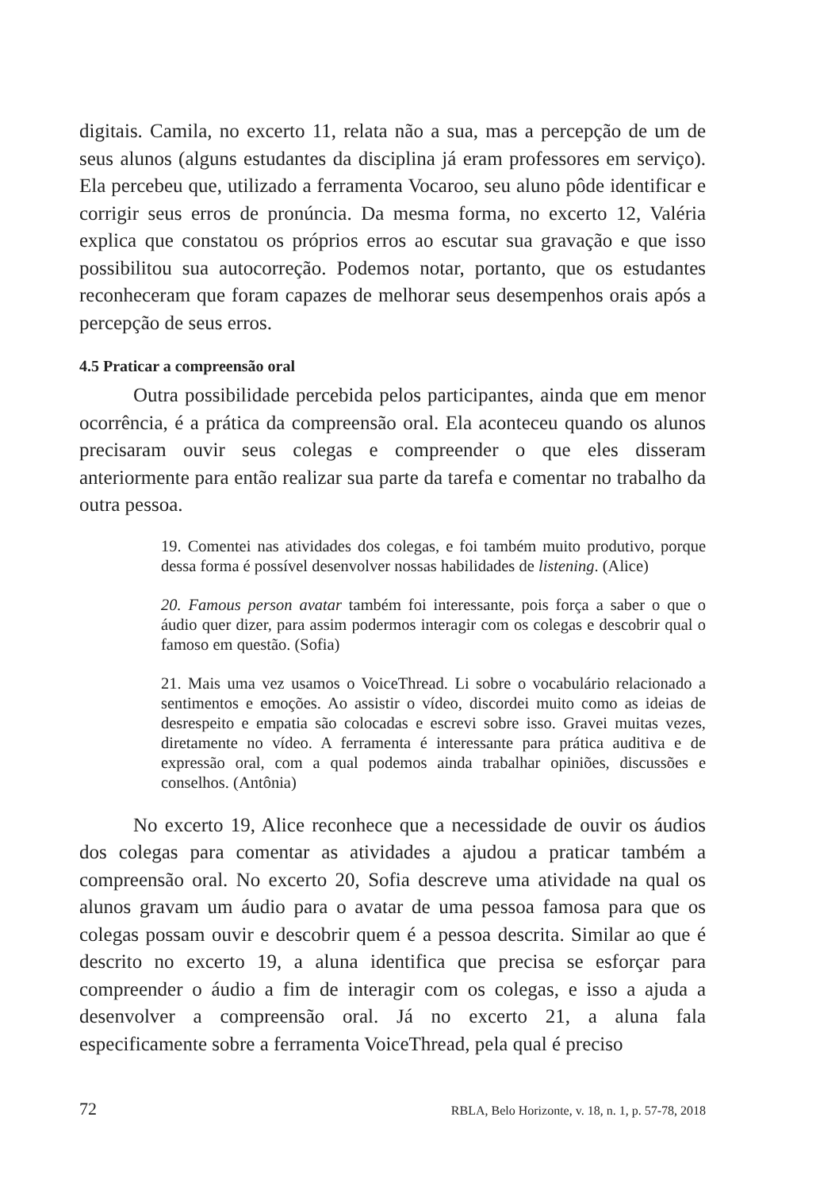digitais. Camila, no excerto 11, relata não a sua, mas a percepção de um de seus alunos (alguns estudantes da disciplina já eram professores em serviço). Ela percebeu que, utilizado a ferramenta Vocaroo, seu aluno pôde identificar e corrigir seus erros de pronúncia. Da mesma forma, no excerto 12, Valéria explica que constatou os próprios erros ao escutar sua gravação e que isso possibilitou sua autocorreção. Podemos notar, portanto, que os estudantes reconheceram que foram capazes de melhorar seus desempenhos orais após a percepção de seus erros.
4.5 Praticar a compreensão oral
Outra possibilidade percebida pelos participantes, ainda que em menor ocorrência, é a prática da compreensão oral. Ela aconteceu quando os alunos precisaram ouvir seus colegas e compreender o que eles disseram anteriormente para então realizar sua parte da tarefa e comentar no trabalho da outra pessoa.
19. Comentei nas atividades dos colegas, e foi também muito produtivo, porque dessa forma é possível desenvolver nossas habilidades de listening. (Alice)
20. Famous person avatar também foi interessante, pois força a saber o que o áudio quer dizer, para assim podermos interagir com os colegas e descobrir qual o famoso em questão. (Sofia)
21. Mais uma vez usamos o VoiceThread. Li sobre o vocabulário relacionado a sentimentos e emoções. Ao assistir o vídeo, discordei muito como as ideias de desrespeito e empatia são colocadas e escrevi sobre isso. Gravei muitas vezes, diretamente no vídeo. A ferramenta é interessante para prática auditiva e de expressão oral, com a qual podemos ainda trabalhar opiniões, discussões e conselhos. (Antônia)
No excerto 19, Alice reconhece que a necessidade de ouvir os áudios dos colegas para comentar as atividades a ajudou a praticar também a compreensão oral. No excerto 20, Sofia descreve uma atividade na qual os alunos gravam um áudio para o avatar de uma pessoa famosa para que os colegas possam ouvir e descobrir quem é a pessoa descrita. Similar ao que é descrito no excerto 19, a aluna identifica que precisa se esforçar para compreender o áudio a fim de interagir com os colegas, e isso a ajuda a desenvolver a compreensão oral. Já no excerto 21, a aluna fala especificamente sobre a ferramenta VoiceThread, pela qual é preciso
72 RBLA, Belo Horizonte, v. 18, n. 1, p. 57-78, 2018